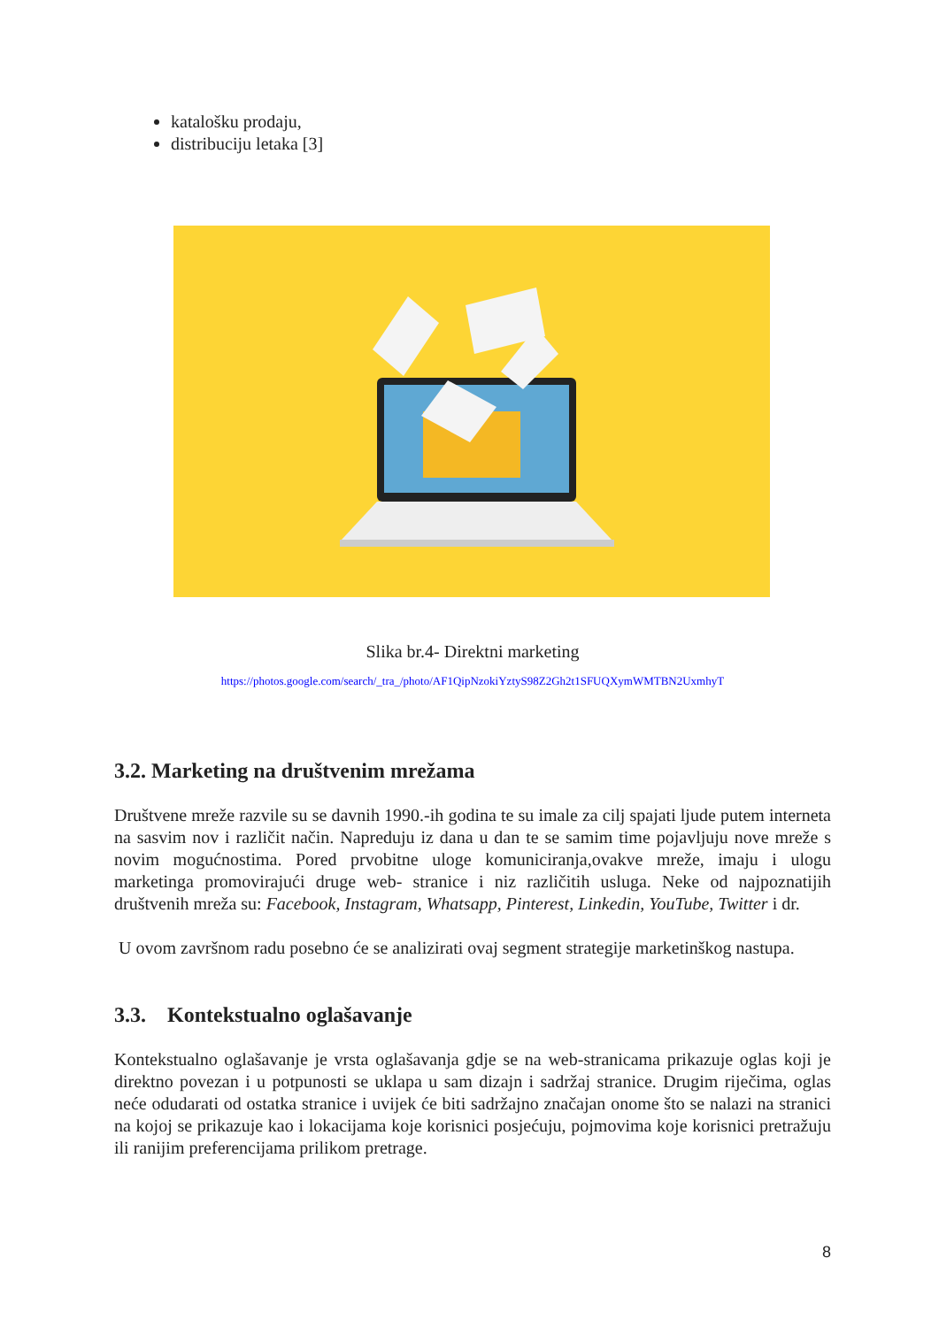katalošku prodaju,
distribuciju letaka [3]
Slika br.4- Direktni marketing
https://photos.google.com/search/_tra_/photo/AF1QipNzokiYztyS98Z2Gh2t1SFUQXymWMTBN2UxmhyT
3.2. Marketing na društvenim mrežama
Društvene mreže razvile su se davnih 1990.-ih godina te su imale za cilj spajati ljude putem interneta na sasvim nov i različit način. Napreduju iz dana u dan te se samim time pojavljuju nove mreže s novim mogućnostima. Pored prvobitne uloge komuniciranja,ovakve mreže, imaju i ulogu marketinga promovirajući druge web- stranice i niz različitih usluga. Neke od najpoznatijih društvenih mreža su: Facebook, Instagram, Whatsapp, Pinterest, Linkedin, YouTube, Twitter i dr.
U ovom završnom radu posebno će se analizirati ovaj segment strategije marketinškog nastupa.
3.3. Kontekstualno oglašavanje
Kontekstualno oglašavanje je vrsta oglašavanja gdje se na web-stranicama prikazuje oglas koji je direktno povezan i u potpunosti se uklapa u sam dizajn i sadržaj stranice. Drugim riječima, oglas neće odudarati od ostatka stranice i uvijek će biti sadržajno značajan onome što se nalazi na stranici na kojoj se prikazuje kao i lokacijama koje korisnici posjećuju, pojmovima koje korisnici pretražuju ili ranijim preferencijama prilikom pretrage.
8